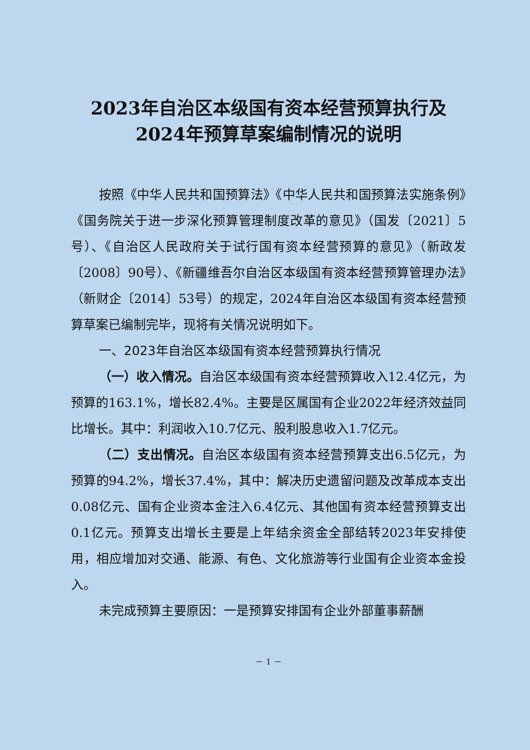2023年自治区本级国有资本经营预算执行及
2024年预算草案编制情况的说明
按照《中华人民共和国预算法》《中华人民共和国预算法实施条例》《国务院关于进一步深化预算管理制度改革的意见》（国发〔2021〕5号）、《自治区人民政府关于试行国有资本经营预算的意见》（新政发〔2008〕90号）、《新疆维吾尔自治区本级国有资本经营预算管理办法》（新财企〔2014〕53号）的规定，2024年自治区本级国有资本经营预算草案已编制完毕，现将有关情况说明如下。
一、2023年自治区本级国有资本经营预算执行情况
（一）收入情况。自治区本级国有资本经营预算收入12.4亿元，为预算的163.1%，增长82.4%。主要是区属国有企业2022年经济效益同比增长。其中：利润收入10.7亿元、股利股息收入1.7亿元。
（二）支出情况。自治区本级国有资本经营预算支出6.5亿元，为预算的94.2%，增长37.4%，其中：解决历史遗留问题及改革成本支出0.08亿元、国有企业资本金注入6.4亿元、其他国有资本经营预算支出0.1亿元。预算支出增长主要是上年结余资金全部结转2023年安排使用，相应增加对交通、能源、有色、文化旅游等行业国有企业资本金投入。
未完成预算主要原因：一是预算安排国有企业外部董事薪酬
－ 1 －